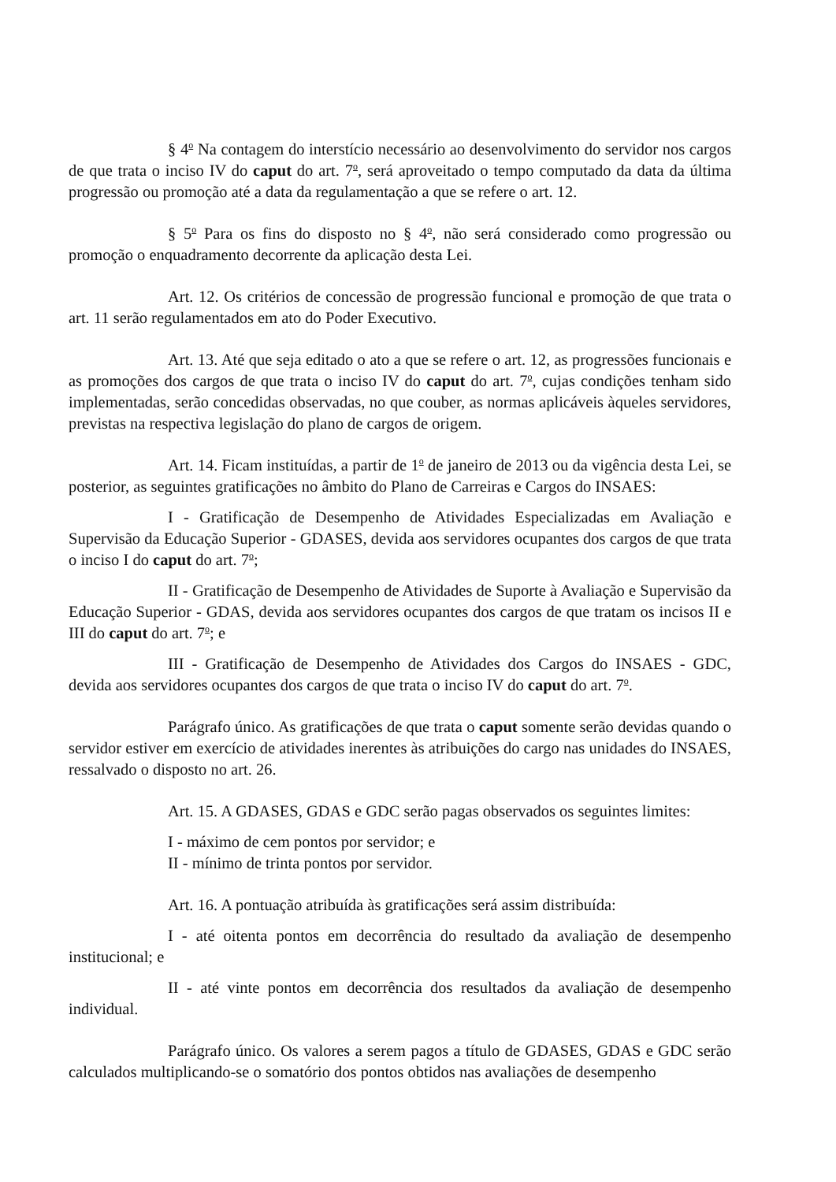§ 4<sup>o</sup> Na contagem do interstício necessário ao desenvolvimento do servidor nos cargos de que trata o inciso IV do caput do art. 7<sup>o</sup>, será aproveitado o tempo computado da data da última progressão ou promoção até a data da regulamentação a que se refere o art. 12.
§ 5<sup>o</sup> Para os fins do disposto no § 4<sup>o</sup>, não será considerado como progressão ou promoção o enquadramento decorrente da aplicação desta Lei.
Art. 12. Os critérios de concessão de progressão funcional e promoção de que trata o art. 11 serão regulamentados em ato do Poder Executivo.
Art. 13. Até que seja editado o ato a que se refere o art. 12, as progressões funcionais e as promoções dos cargos de que trata o inciso IV do caput do art. 7<sup>o</sup>, cujas condições tenham sido implementadas, serão concedidas observadas, no que couber, as normas aplicáveis àqueles servidores, previstas na respectiva legislação do plano de cargos de origem.
Art. 14. Ficam instituídas, a partir de 1<sup>o</sup> de janeiro de 2013 ou da vigência desta Lei, se posterior, as seguintes gratificações no âmbito do Plano de Carreiras e Cargos do INSAES:
I - Gratificação de Desempenho de Atividades Especializadas em Avaliação e Supervisão da Educação Superior - GDASES, devida aos servidores ocupantes dos cargos de que trata o inciso I do caput do art. 7<sup>o</sup>;
II - Gratificação de Desempenho de Atividades de Suporte à Avaliação e Supervisão da Educação Superior - GDAS, devida aos servidores ocupantes dos cargos de que tratam os incisos II e III do caput do art. 7<sup>o</sup>; e
III - Gratificação de Desempenho de Atividades dos Cargos do INSAES - GDC, devida aos servidores ocupantes dos cargos de que trata o inciso IV do caput do art. 7<sup>o</sup>.
Parágrafo único. As gratificações de que trata o caput somente serão devidas quando o servidor estiver em exercício de atividades inerentes às atribuições do cargo nas unidades do INSAES, ressalvado o disposto no art. 26.
Art. 15. A GDASES, GDAS e GDC serão pagas observados os seguintes limites:
I - máximo de cem pontos por servidor; e
II - mínimo de trinta pontos por servidor.
Art. 16. A pontuação atribuída às gratificações será assim distribuída:
I - até oitenta pontos em decorrência do resultado da avaliação de desempenho institucional; e
II - até vinte pontos em decorrência dos resultados da avaliação de desempenho individual.
Parágrafo único. Os valores a serem pagos a título de GDASES, GDAS e GDC serão calculados multiplicando-se o somatório dos pontos obtidos nas avaliações de desempenho